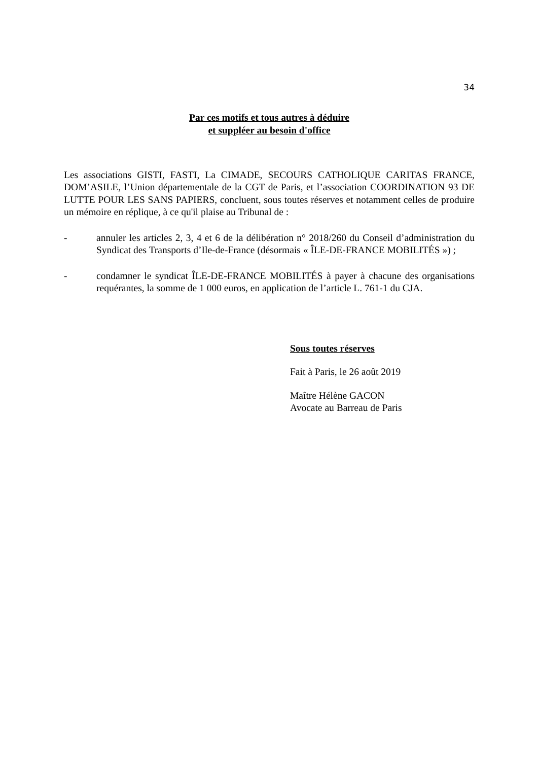34
Par ces motifs et tous autres à déduire
et suppléer au besoin d'office
Les associations GISTI, FASTI, La CIMADE, SECOURS CATHOLIQUE CARITAS FRANCE, DOM’ASILE, l’Union départementale de la CGT de Paris, et l’association COORDINATION 93 DE LUTTE POUR LES SANS PAPIERS, concluent, sous toutes réserves et notamment celles de produire un mémoire en réplique, à ce qu'il plaise au Tribunal de :
- annuler les articles 2, 3, 4 et 6 de la délibération n° 2018/260 du Conseil d’administration du Syndicat des Transports d’Ile-de-France (désormais « ÎLE-DE-FRANCE MOBILITÉS ») ;
- condamner le syndicat ÎLE-DE-FRANCE MOBILITÉS à payer à chacune des organisations requérantes, la somme de 1 000 euros, en application de l’article L. 761-1 du CJA.
Sous toutes réserves
Fait à Paris, le 26 août 2019
Maître Hélène GACON
Avocate au Barreau de Paris